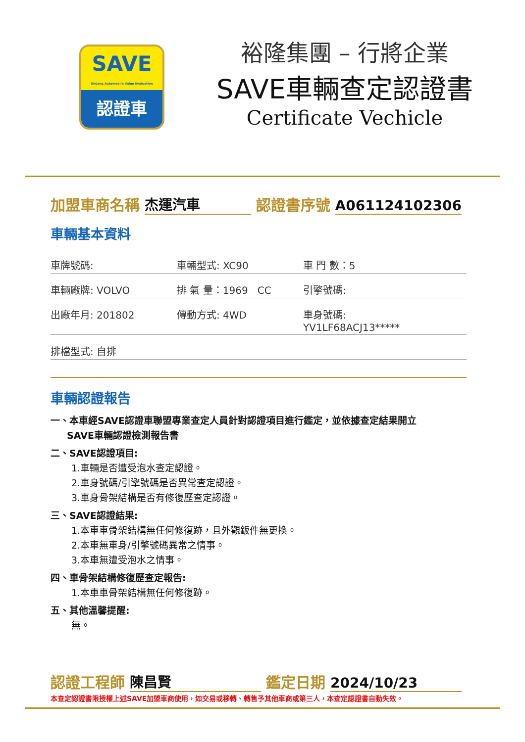SAVE
Sinjang Automobile Value Evaluation
認證車
裕隆集團 – 行將企業
SAVE車輛查定認證書
Certificate Vechicle
加盟車商名稱 杰運汽車 認證書序號 A061124102306
車輛基本資料
車牌號碼: 車輛型式: XC90 車 門 數：5
車輛廠牌: VOLVO 排 氣 量：1969 CC 引擎號碼:
出廠年月: 201802 傳動方式: 4WD 車身號碼: YV1LF68ACJ13*****
排檔型式: 自排
車輛認證報告
一、本車經SAVE認證車聯盟專業查定人員針對認證項目進行鑑定，並依據查定結果開立
SAVE車輛認證檢測報告書
二、SAVE認證項目:
1.車輛是否遭受泡水查定認證。
2.車身號碼/引擎號碼是否異常查定認證。
3.車身骨架結構是否有修復歷查定認證。
三、SAVE認證結果:
1.本車車骨架結構無任何修復跡，且外觀鈑件無更換。
2.本車無車身/引擎號碼異常之情事。
3.本車無遭受泡水之情事。
四、車骨架結構修復歷查定報告:
1.本車車骨架結構無任何修復跡。
五、其他溫馨提醒:
無。
認證工程師 陳昌賢 鑑定日期 2024/10/23
本查定認證書限授權上述SAVE加盟車商使用，如交易或移轉、轉售予其他車商或第三人，本查定認證書自動失效。